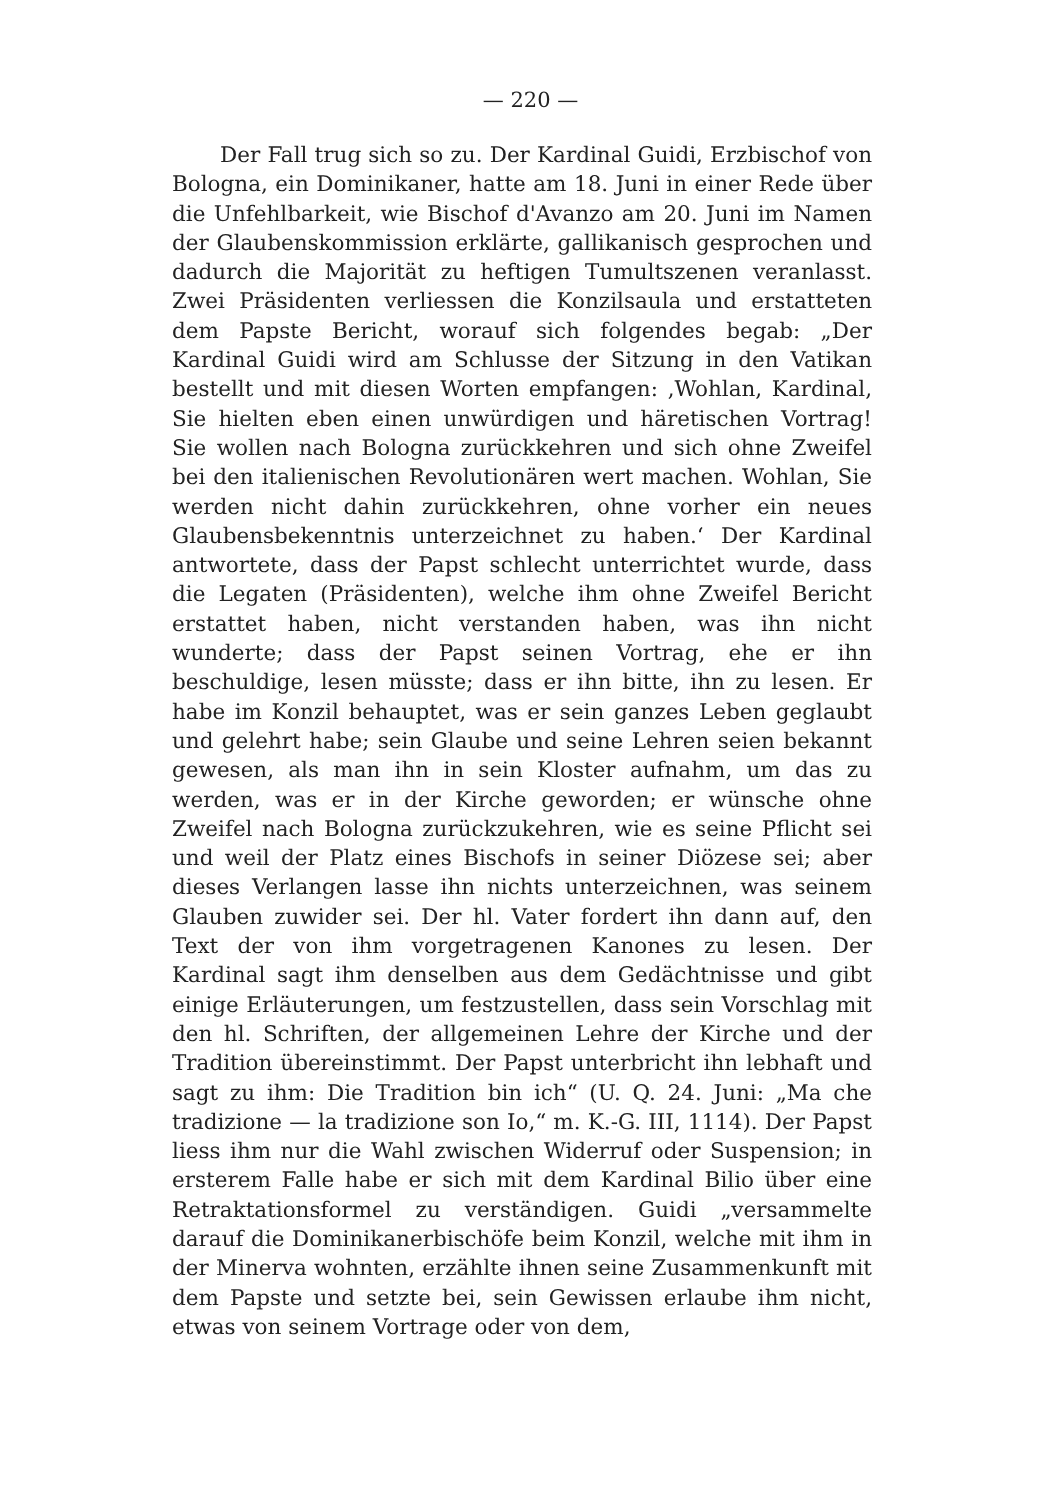— 220 —
Der Fall trug sich so zu. Der Kardinal Guidi, Erzbischof von Bologna, ein Dominikaner, hatte am 18. Juni in einer Rede über die Unfehlbarkeit, wie Bischof d'Avanzo am 20. Juni im Namen der Glaubenskommission erklärte, gallikanisch gesprochen und dadurch die Majorität zu heftigen Tumultszenen veranlasst. Zwei Präsidenten verliessen die Konzilsaula und erstatteten dem Papste Bericht, worauf sich folgendes begab: „Der Kardinal Guidi wird am Schlusse der Sitzung in den Vatikan bestellt und mit diesen Worten empfangen: ‚Wohlan, Kardinal, Sie hielten eben einen unwürdigen und häretischen Vortrag! Sie wollen nach Bologna zurückkehren und sich ohne Zweifel bei den italienischen Revolutionären wert machen. Wohlan, Sie werden nicht dahin zurückkehren, ohne vorher ein neues Glaubensbekenntnis unterzeichnet zu haben.‘ Der Kardinal antwortete, dass der Papst schlecht unterrichtet wurde, dass die Legaten (Präsidenten), welche ihm ohne Zweifel Bericht erstattet haben, nicht verstanden haben, was ihn nicht wunderte; dass der Papst seinen Vortrag, ehe er ihn beschuldige, lesen müsste; dass er ihn bitte, ihn zu lesen. Er habe im Konzil behauptet, was er sein ganzes Leben geglaubt und gelehrt habe; sein Glaube und seine Lehren seien bekannt gewesen, als man ihn in sein Kloster aufnahm, um das zu werden, was er in der Kirche geworden; er wünsche ohne Zweifel nach Bologna zurückzukehren, wie es seine Pflicht sei und weil der Platz eines Bischofs in seiner Diözese sei; aber dieses Verlangen lasse ihn nichts unterzeichnen, was seinem Glauben zuwider sei. Der hl. Vater fordert ihn dann auf, den Text der von ihm vorgetragenen Kanones zu lesen. Der Kardinal sagt ihm denselben aus dem Gedächtnisse und gibt einige Erläuterungen, um festzustellen, dass sein Vorschlag mit den hl. Schriften, der allgemeinen Lehre der Kirche und der Tradition übereinstimmt. Der Papst unterbricht ihn lebhaft und sagt zu ihm: Die Tradition bin ich“ (U. Q. 24. Juni: „Ma che tradizione — la tradizione son Io,“ m. K.-G. III, 1114). Der Papst liess ihm nur die Wahl zwischen Widerruf oder Suspension; in ersterem Falle habe er sich mit dem Kardinal Bilio über eine Retraktationsformel zu verständigen. Guidi „versammelte darauf die Dominikanerbischöfe beim Konzil, welche mit ihm in der Minerva wohnten, erzählte ihnen seine Zusammenkunft mit dem Papste und setzte bei, sein Gewissen erlaube ihm nicht, etwas von seinem Vortrage oder von dem,